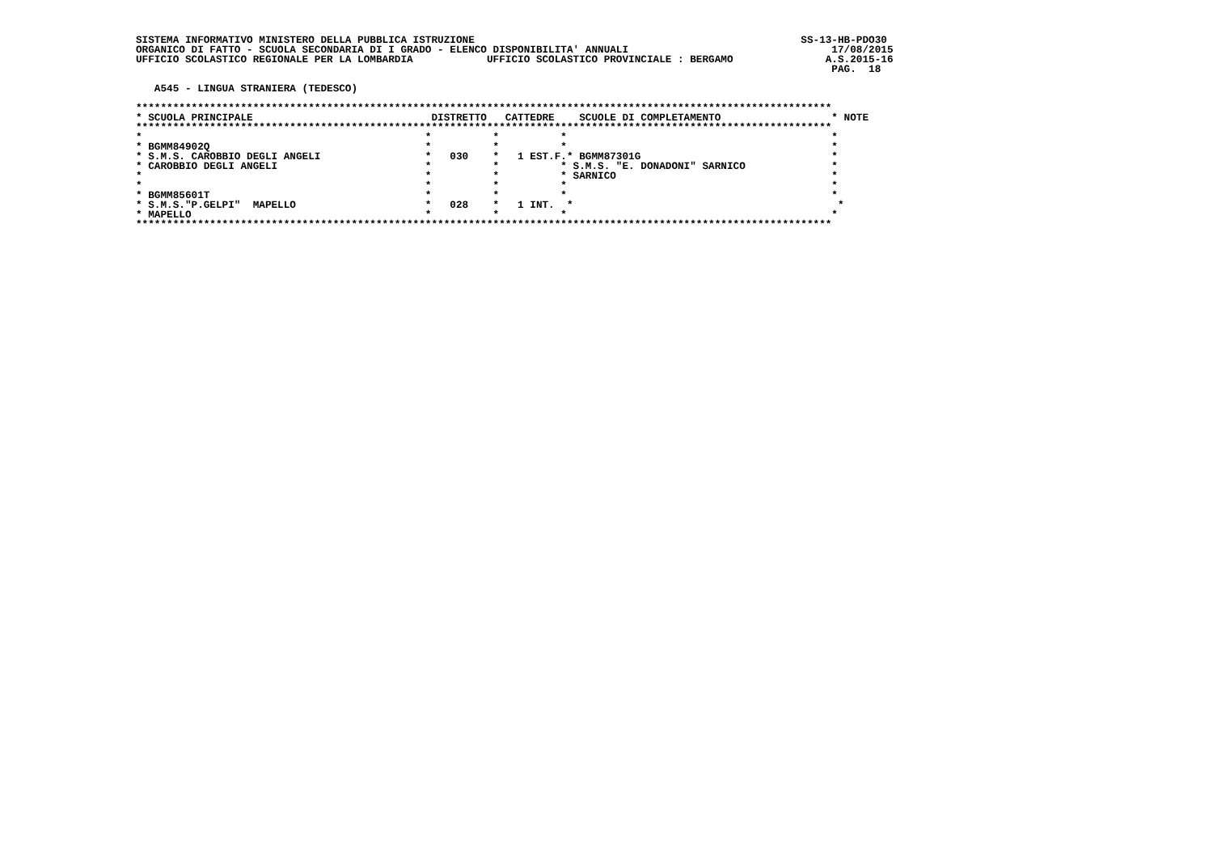SISTEMA INFORMATIVO MINISTERO DELLA PUBBLICA ISTRUZIONE                                                     SS-13-HB-PDO30
ORGANICO DI FATTO - SCUOLA SECONDARIA DI I GRADO - ELENCO DISPONIBILITA' ANNUALI                                 17/08/2015
UFFICIO SCOLASTICO REGIONALE PER LA LOMBARDIA            UFFICIO SCOLASTICO PROVINCIALE : BERGAMO               A.S.2015-16
                                                                                                                 PAG.  18

   A545 - LINGUA STRANIERA (TEDESCO)

*****************************************************************************************************************
* SCUOLA PRINCIPALE                             DISTRETTO   CATTEDRE    SCUOLE DI COMPLETAMENTO                  * NOTE
*****************************************************************************************************************
*                                              *          *          *                                           *
* BGMM84902Q                                   *          *          *                                           *
* S.M.S. CAROBBIO DEGLI ANGELI                 *   030    *   1 EST.F.* BGMM87301G                               *
* CAROBBIO DEGLI ANGELI                        *          *          * S.M.S. "E. DONADONI" SARNICO              *
*                                              *          *          * SARNICO                                   *
*                                              *          *          *                                           *
* BGMM85601T                                   *          *          *                                           *
* S.M.S."P.GELPI"  MAPELLO                     *   028    *   1 INT.  *                                           *
* MAPELLO                                      *          *          *                                           *
*****************************************************************************************************************